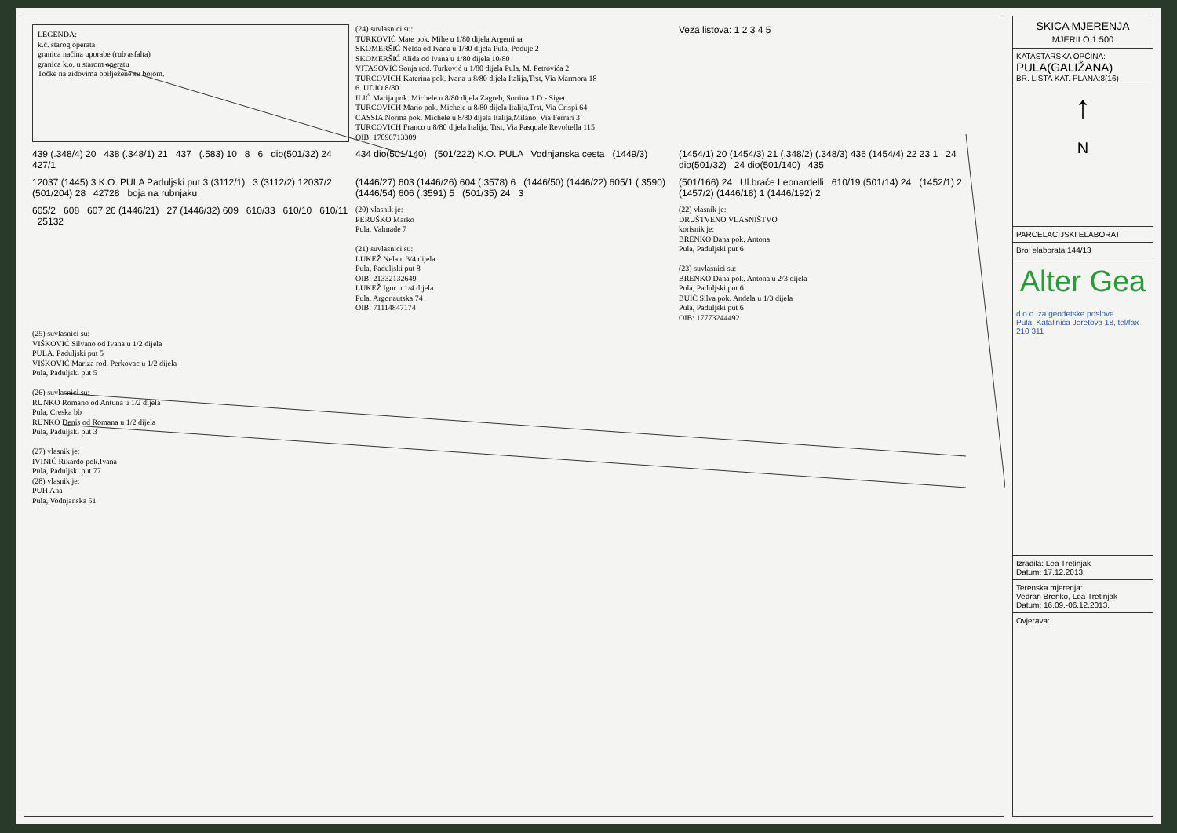LEGENDA:
k.č. starog operata
granica načina uporabe (rub asfalta)
granica k.o. u starom operatu
Točke na zidovima obilježene su bojom.
(24) suvlasnici su:
TURKOVIĆ Mate pok. Mihe u 1/80 dijela Argentina
SKOMERŠIĆ Nelda od Ivana u 1/80 dijela Pula, Poduje 2
SKOMERŠIĆ Alida od Ivana u 1/80 dijela 10/80
VITASOVIĆ Sonja rod. Turković u 1/80 dijela Pula, M. Petrovića 2
TURCOVICH Katerina pok. Ivana u 8/80 dijela Italija,Trst, Via Marmora 18
6. UDIO 8/80
ILIĆ Marija pok. Michele u 8/80 dijela Zagreb, Sortina 1 D - Siget
TURCOVICH Mario pok. Michele u 8/80 dijela Italija,Trst, Via Crispi 64
CASSIA Norma pok. Michele u 8/80 dijela Italija,Milano, Via Ferrari 3
TURCOVICH Franco u 8/80 dijela Italija, Trst, Via Pasquale Revoltella 115
OIB: 17096713309
Veza listova: 1 2 3 4 5
439 (.348/4) 20 438 (.348/1) 21 437 (.583) 10 8 6 dio(501/32) 24 427/1
434 dio(501/140) (501/222) K.O. PULA Vodnjanska cesta (1449/3)
(1454/1) 20 (1454/3) 21 (.348/2) (.348/3) 436 (1454/4) 22 23 1 24 dio(501/32) 24 dio(501/140) 435
12037 (1445) 3 K.O. PULA Paduljski put 3 (3112/1) 3 (3112/2) 12037/2 (501/204) 28 42728 boja na rubnjaku
(1446/27) 603 (1446/26) 604 (.3578) 6 (1446/50) (1446/22) 605/1 (.3590) (1446/54) 606 (.3591) 5 (501/35) 24 3
(501/166) 24 Ul.braće Leonardelli 610/19 (501/14) 24 (1452/1) 2 (1457/2) (1446/18) 1 (1446/192) 2
605/2 608 607 26 (1446/21) 27 (1446/32) 609 610/33 610/10 610/11 25132
(20) vlasnik je:
PERUŠKO Marko
Pula, Valmade 7
(21) suvlasnici su:
LUKEŽ Nela u 3/4 dijela
Pula, Paduljski put 8
OIB: 21332132649
LUKEŽ Igor u 1/4 dijela
Pula, Argonautska 74
OIB: 71114847174
(22) vlasnik je:
DRUŠTVENO VLASNIŠTVO
korisnik je:
BRENKO Dana pok. Antona
Pula, Paduljski put 6
(23) suvlasnici su:
BRENKO Dana pok. Antona u 2/3 dijela
Pula, Paduljski put 6
BUIĆ Silva pok. Anđela u 1/3 dijela
Pula, Paduljski put 6
OIB: 17773244492
(25) suvlasnici su:
VIŠKOVIĆ Silvano od Ivana u 1/2 dijela
PULA, Paduljski put 5
VIŠKOVIĆ Mariza rod. Perkovac u 1/2 dijela
Pula, Paduljski put 5
(26) suvlasnici su:
RUNKO Romano od Antuna u 1/2 dijela
Pula, Creska bb
RUNKO Denis od Romana u 1/2 dijela
Pula, Paduljski put 3
(27) vlasnik je:
IVINIĆ Rikardo pok.Ivana
Pula, Paduljski put 77
(28) vlasnik je:
PUH Ana
Pula, Vodnjanska 51
SKICA MJERENJA
MJERILO 1:500
KATASTARSKA OPĆINA:
PULA(GALIŽANA)
BR. LISTA KAT. PLANA:8(16)
↑
N
PARCELACIJSKI ELABORAT
Broj elaborata:144/13
Alter Gea
d.o.o. za geodetske poslove
Pula, Katalinića Jeretova 18, tel/fax 210 311
Izradila: Lea Tretinjak
Datum: 17.12.2013.
Terenska mjerenja:
Vedran Brenko, Lea Tretinjak
Datum: 16.09.-06.12.2013.
Ovjerava: